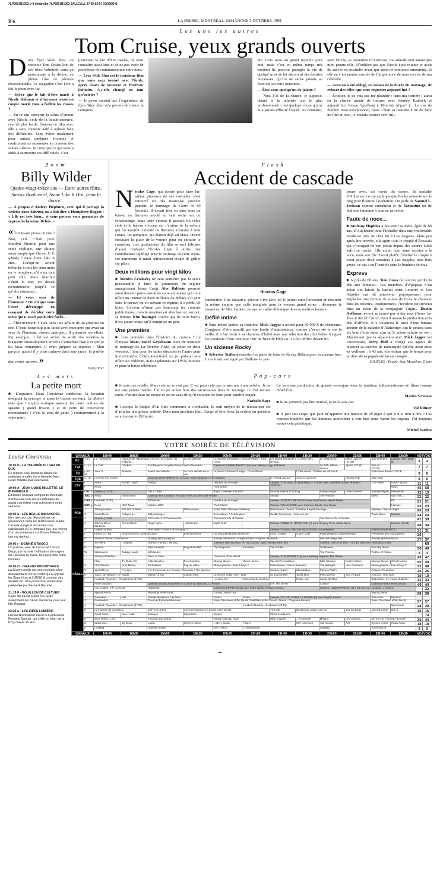7LP0601B1003 b-6 dimanche 7LP9901B1003 ZALLCALL 67 00:53:07 10/03/99 B
B 6 LA PRESSE, MONTRÉAL, DIMANCHE 3 OCTOBRE 1999
Les uns les autres
Tom Cruise, yeux grands ouverts
D
ans Eyes Wide Shut, on retrouve Tom Cruise loin de ses rôles habituels dans un personnage à la dérive, en pleine crise de jalousie obsessionnelle. Le magazine Ciné Live a fait le point avec lui.
— Est-ce que le fait d’être marié à Nicole Kidman et d’incarner aussi un couple marié vous a facilité les choses ?
— En ce qui concerne la scène d’amour avec Nicole, celle de la bande-annonce, rien de plus facile. Tourner ce film avec elle a sans conteste aidé à aplanir bien des difficultés. Sans éviter totalement pour autant quelques frictions et confrontations inhérentes au contenu des scènes mêmes. Je crois que ce qui nous a aidés à surmonter ces difficultés, c’est
justement le fait d’être mariés, de nous connaître aussi bien et de ne pas avoir de problèmes de communication entre nous.
— Eyes Wide Shut est le troisième film que vous avez tourné avec Nicole, après Jours de tonnerre et Horizons lointains. A-t-elle changé en tant qu’actrice ?
— Je pense surtout que l’expérience de Eyes Wide Shut m’a permis de mieux la compren-
dre. Cela reste un grand mystère pour moi, mais c’est en même temps très excitant de pouvoir partager la vie de quelqu’un et de lui découvrir des facettes inconnues. Qu’on ne sache jamais au fond qui est cette personne...
— Êtes-vous quelqu’un de jaloux ?
— Non. J’ai de la chance, je suppose. Quant à la jalousie sur le plan professionnel, c’est quelque chose qui ne m’a jamais effleuré l’esprit. Au contraire,
avec Nicole, sa prestation m’intéresse, me stimule tout autant que mon propre rôle. N’oubliez pas que Nicole était connue et avait du succès en Australie avant que nous ne tombions amoureux. Et elle ne s’est jamais souciée de l’importance de mon succès, de ma célébrité...
— Avez-vous été obligé, en raison de la durée du tournage, de refuser des rôles que vous regrettez aujourd’hui ?
— Écoutez, je ne vais pas me plaindre : dans ma carrière j’aurai eu la chance inouïe de tourner avec Stanley Kubrick et aujourd’hui Steven Spielberg ( Minority Report )... Le cas de Stanley reste exceptionnel, mais c’était sa manière à lui de faire un film et, moi, je voulais tourner avec lui...
Zoom
Billy Wilder
Quatre-vingt-treize ans — Entre autres films, Sunset Boulevard, Some Like It Hot, Irma la douce...
— À propos d’Audrey Hepburn, avec qui il partage la vedette dans Sabrina, on a fait dire à Humphrey Bogart : « Elle est très bien... si vous pouvez vous permettre de reprendre la scène 36 fois. »
« Trente-six prises de vue ? Non, celà c’était pour Marilyn Monroe pour une seule réplique, une phrase aussi simple que Où est le le whisky ? dans Some Like It Hot... Lorsqu’un acteur trébuche à tous les deux mots on le remplace, s’il a un tout petit rôle. Mais Marilyn c’était la star, on devait recommencer jusqu’à ce qu’elle réussisse...
— Et votre sens de l’humour ? On dit que vous l’avez développé en essayant de dérider votre mère qui n’avait pas le rire facile...
— Effectivement, c’était toute une affaire de lui arracher un rire. C’était beaucoup plus facile avec mon père qui avait un sens de l’humour, disons, pratique... Il préparait ses effets. Par exemple, il lui est arrivé de sortir des toilettes la braguette ostensiblement ouverte s’attendant bien à ce que je lui fasse remarquer. Il avait préparé sa réponse : Mon garçon, quand il y a un cadavre dans une pièce, la fenêtre doit rester ouverte. »
Vanity Fair
Les mots
La petite mort
■ L’orgasme. Dans l’ancienne médecine, la locution désignait la syncope et aussi le frisson nerveux. Le Robert note que l’emploi érotique associe les deux notions de spasme ( grand frisson ) et de perte de conscience momentanée ( c’est le sens de petite ) contrairement à la vraie mort.
Flash
Accident de cascade
N
icolas Cage, qui insiste pour faire lui-même plusieurs de ses cascades, s’est retrouvé en très mauvaise position pendant le tournage de Gone in 60 Seconds. Il devait filer en auto sous un bateau en flammes monté en cale sèche sur un échafaudage, mais juste comme il passait, un câble céda et le bateau s’écrasa sur l’arrière de la voiture qui fut aussitôt couverte de flammes. Comme il était coincé, les pompiers, qui étaient déjà sur place, durent fracasser la glace de la voiture pour en extraire le comédien. Les producteurs du film se sont félicités d’avoir contraint Nicolas Cage à porter une combinaison ignifuge pour le tournage de cette scène, car autrement il aurait sérieusement risqué de griller sur place.
Deux millions pour vingt kilos
■ Monica Lewinsky ne sera peut-être pas la seule personnalité à faire la promotion du régime amaigrissant Jenny Craig. Alec Baldwin pourrait aussi devenir porte-parole de cette entreprise qui lui a offert un contrat de deux millions de dollars s’il peut faire la preuve qu’en suivant ce régime, il a perdu 20 kilos. L’acteur n’aime pas beaucoup les contrats publicitaires, mais le montant est alléchant et, surtout, sa femme, Kim Basinger, trouve que de toute façon, il est grand temps qu’il maigrisse un peu.
Une première
■ Une première dans l’histoire du cinéma ! Le Français Marc-André Grynbaum vient de terminer le tournage de La Sixième Piste, un polar en deux versions, l’une pour les salles obscures et l’autre pour le multimédia. Côté interactivité, un jeu policier sera offert sur cédérom, mais également sur DVD, Internet et pour la future télévision
Nicolas Cage
interactive. Une initiative, précise Ciné Live, où le joueur aura l’occasion de résoudre la même énigme que celle imaginée pour la version grand écran : découvrir le meurtrier de Max Leclerc, un ancien cadre de banque devenu maître-chanteur.
Défilé intime
■ Sans même quitter sa chambre, Mick Jagger a acheté pour 50 000 $ de vêtements. Craignant d’être assailli par une horde d’admiratrices, comme ç’avait été le cas la veille, il a fait venir à sa chambre d’hôtel avec une sélection des plus belles fringues les vendeurs d’une boutique chic de Beverly Hills qu’il a fait défiler devant lui.
Un sixième Rocky
■ Sylvester Stallone remettra les gants de boxe de Rocky Balboa pour la sixième fois. Le scénario est signé par Stallone en per-
sonne avec, au coeur du drame, la maladie d’Adrienne, ce qui explique que Rocky remonte sur le ring pour financer l’opération. On parle de Samuel L. Jackson comme entraîneur et de Tarantino ou de Stallone luimême à la mise en scène.
Faute de noce...
■ Anthony Hopkins a fait venir sa mère, âgée de 86 ans, d’Angleterre pour l’installer dans une confortable résidence près de chez lui à Los Angeles. Mais peu après être arrivée, elle apprit que le couple d’Écossais qui s’occupait de son jardin depuis des années allait enfin se marier. Elle aurait bien aimé assister à la noce, mais son fils choisit plutôt d’inviter le couple à venir passer deux semaines à Los Angeles, tous frais payés, ce qui a eu l’heur de faire le bonheur de tous.
Express
■ À près de 60 ans, Tom Jones fait encore perdre la tête aux femmes... Les membres d’équipage d’un avion qui faisait la liaison entre Londres et Los Angeles ont dû intervenir physiquement pour empêcher une femme de suivre de force le chanteur dans les toilettes. Ironiquement, l’incident est survenu dans un avion de la compagnie Virgin... Dustin Hoffman revient au drame pur et dur avec Dinner for Two at the El Cortez, dont il assure la production et la tête d’affiche. Il y incarnera le mari d’une femme atteinte de la maladie d’Alzheimer, qui le pousse dans les bras d’une autre afin qu’il puisse refaire sa vie... Maintenant que la séparation avec Mick Jagger est consommée, Jerry Hall a chargé ses agents de relancer sa carrière de mannequin qu’elle avait mise en veilleuse ; à 43 ans, elle estime que le temps pour profiter de sa popularité lui est compté...
SOURCES : People, Star, Movieline, Globe
Pop-corn
■ Je suis une rebelle. Mais cela ne se voit pas. C’est pour cela que je suis une vraie rebelle. Je ne me suis jamais mariée. J’ai eu un enfant hors des sacro-saints liens du mariage. Je n’ai aucune envie d’entrer dans un moule ni aucun sens de qu’il convient de faire pour paraître rangée.
Nathalie Baye
■ Lorsque le budget d’un film commence à s’emballer, le seul moyen de le rentabiliser est d’afficher une grosse vedette. Dans mon prochain film, Gangs of New York, la vedette en question sera Leonardo DiCaprio.
Ce sera une production de grande envergure dans la tradition hollywoodienne de films comme Dead End.
Martin Scorsese
■ Je ne prétends pas être normal, je ne le suis pas.
Val Kilmer
■ À part son corps, que peut m’apporter une minette de 20 piges à qui je n’ai rien à dire ? Les femmes-trophées que les hommes accrochent à leur bras pour épater les copains, j’ai toujours trouvé cela pathétique.
Michel Sardou
VOTRE SOIRÉE DE TÉLÉVISION
Louise Cousineau
18:00 P - LA TOURNÉE DU GRAND DUC
En reprise, une émission datant de quelques années dans laquelle Jean-Louis Millette était interviewé.
19:00 A - JEAN-LOUIS MILLETTE, LE FUNAMBULE
Émission spéciale composée d’extraits d’entrevues non encore diffusées du grand comédien mort subitement cette semaine.
20:00 a - LES BEAUX DIMANCHES
Ne cherchez pas Jean Leloup, tel qu’annoncé dans les téléhoraires. Radio-Canada a jugé le document non satisfaisant et l’a remplacé par une reprise d’un documentaire sur Bruno Pelletier. I lost my darling...
20:00 r - DONNIE BRASCO
Un policier, avec Al Pacino et Johnny Depp, qui raconte l’infiltration d’un agent du FBI dans la mafia, fera peut-être notre bonheur.
20:00 O - GRANDS REPORTAGES
La Guerre froide est une nouvelle série documentaire sur le conflit qui a opposé les États-Unis et l’URSS à compter des années 60. Une production américaine présentée par Bernard Derome.
21:15 P - BOUILLON DE CULTURE
Sujet: du travail à tout prix, avec notamment les frères Dardenne pour leur film Rosetta.
22:33 a - LES IDÉES LUMIÈRE
Denise Bombardier reçoit le syndicaliste Fernand Daoust, qui a été un pilier de la FTQ durant 35 ans.
| CANAUX | | 18h00 | 18h30 | 19h00 | 19h30 | 20h00 | 20h30 | 21h00 | 21h30 | 22h00 | 22h30 | 23h00 | 23h30 | VD | VDO |
| --- | --- | --- | --- | --- | --- | --- | --- | --- | --- | --- | --- | --- | --- | --- | --- |
| RC | a q v | Le Téléjournal | Découverte / Nettoyage à sec; le 12 octobre: six milliards... | | La Vie d'artiste | Les Beaux Dimanches / Bruno Pelletier - Plein Chant | | Les Beaux Dimanches / Lumière des oiseaux | | Le Téléjournal | Idées Lumière (22:33) | Sport (23:05) | Cinéma / MÉTISSE (4) | 4 | 4 |
| TVA | c j o r | Le TVA | Décibel | Fort Boyard / Jacynthe René, France Beaudoin | | Cinéma / DONNIE BRASCO (4) avec Johnny Depp, Al Pacino | | | | Le TVA, édition réseau | Sports (22:54) | Vins et... (23:19) | | 7 | 7 |
| TQ | y A E M | Zone X | Branché | Jean-Louis Millette... | La Face cachée de la une | Le plaisir croît avec l'usage... / Luck Mervil | | | L'Oeil ouvert / Comme on fait son lit | | | Chasseurs d'idées (23:13) | | 8 | 8 |
| TQS | z H K | La Porte des étoiles | | Cinéma / LES PIERRAFEU (5) avec John Goodman, Rick Moranis | | | | Le Grand Journal | Xena la guerrière | | Planète Pub | Auto Stop | | 5 | 5 |
| CTV | t | Pulse | Travel, Travel | Felicity | | Touched by an Angel | | Cinéma / THE SHELDON KENNEDY STORY avec Jonathan Scarfe, Shannon Anderson | | | | CTV News | Pulse / Sports | 11 | 11 |
| | l | News | | | | Third Watch | | | | | | | News | 45 | 58 |
| | CBC h | Cinéma (17:00) | | Life & Times | | Royal Canadian Air Force | | Dave Broadfoot / Old Dog... | | Sunday Report | Undercurrents | Sunday Report | Reflections | 13 | 13 |
| | ABC D | News | World News | Cinéma / H-E DOUBLE HOCKEY STICKS avec Will Friedle | | | | Snoops | | The Practice | | News | Star Trek... | 22 | 22 |
| | CBS b | Football (16:00) | | 60 Minutes | | Touched by an Angel | | Cinéma / FORGET ME NEVER avec Mia Farrow, Martin Sheen | | | | | ER | 21 | 21 |
| | NBC g | News | NBC News | Dateline NBC | | Third Watch | | Cinéma / ROAD RAGE avec Yasmine Bleeth, Jere Burns | | | | | Dateline | 23 | 23 |
| PBS | J | Stately Homes | The Life of Birds | | Naturescene | In the Wild / Whoopie Goldberg | | Masterpiece Theatre / A Rather English Marriage | | | | Mystery! / Second Sight | | 20 | 20 |
| | O | World News | Religion &... | Ballykissangel | | Schemitzun: A Celebration... | | Seattle Symphony: Home at Last | | | | World News | Cinéma | 24 | 24 |
| CÂBLE | 1 | Cinéma (16:30) | | 10 Greatest TV Commercials | | The Secret Life of Geisha | | | | The Secret Life of Geisha | | | | 47 | 39 |
| | 2 | Johnny Meets Madonna | Arts & Minds | Roger Ing's... | ...Mind's Eye | Awful Truth | | Cinéma / GUNS OF NAVARONE (4) avec Gregory Peck, David Niven | | | | | Cinéma (23:45) | 48 | 34 |
| | 3 | Contact Animal | | Hors Série: l'histoire de la magie II | | | | Cinéma / POUR L'AMOUR DU STRESS Documentaire | | | | Cinéma / IMMUNITÉ... | | 31 | 31 |
| | ( | Invent. (17:30) | Environnemnt, Communication | | Environnement | Loi 188, planification financière | | Café... emploi | Carrer Café | Psychologie de l'apprentissage | | Prévention des toxicomanies | | 26 | |
| | 5 | Russia's Secret Commandos | | Sunday @Discovery.ca | | Sunday Showcase / Frequent Flyer Program: Skywatch | | | | Discover Magazine | | Sunday @discovery.ca | | 37 | 37 |
| | – | So Weird | ...Angels | Disney's Honey, I Shrunk... | | Cinéma / THE WIZARD OF OZ (3) avec Judy Garland, Bert Lahr | | | | Cinéma / DOCTOR DOLITTLE (4) avec Rex Harrison (21:45) | | | | | 68 |
| | 6 | Popular | | Wrld Funniest | King of the Hill | The Simpsons | Futurama | The X-Files | | 7th Heaven | | Your Big Break | | 36 | 46 |
| | W | Wilderness | Talking Heads | 60 Minutes | | | | | | The Practice | | Profiles of Nature | | 3 | 3 |
| | | History of Warfare | | Piece of Cake | | Treasures of the World | | Cinéma / THE BOUNTY (4) avec Anthony Hopkins, Mel Gibson | | | | | | 49 | 47 |
| | | Flick | TV Guide TV | Little Miracles | Real Families | Moving Stories | Weird Homes | Special Presentation | | Little Miracles | Real Families | Moving Stories | Weird Homes | 50 | 29 |
| | X | Chic Planète | Duo: Mitsou | Ed Sullivan | Pop up vidéo | Musicographie / Beach Boys 2 | | Présentation / Donna Summers | | The Midnight... | Hist. chansons | Musicographie / Beach Boys 2 | | 32 | 48 |
| | 9 | World News | Foreign... | The Passionate Eye Sunday Showcase / The Big One | | | | Sunday Report | Mansbridge... | Pamela Wallin | | Antiques Roadshow | | 25 | 25 |
| | 0 | Toute une époque / Le Travail | | Monde ce soir | Culture-choc | La Guerre froide: 1917-1945 | | Le Journal RDI | Scully RDI | Point, presse | Sec. Regard | Portraits / Alys Robi | | 19 | 19 |
| | ! | Football / Alouettes - Roughriders (17:00) | | | | ...le plus fort | Motocross de Montréal | | Rallye can. | Sports 30 Mag | | Badminton / Le Coupe Sudiman | | 33 | 33 |
| | | Prime Suspect | | Cinéma / DOUBLE IDENTITY (4) avec N. Mancuso, L. Pinsent | | | | F/X: The Series | | Cracker | | Cinéma / FOR A FEW (23:03) | | 40 | 40 |
| | · | Out of Mind / HP Lovecraft | | Highlander | | Cinéma / LEVIATHAN (5) avec Peter Weller, Richard Crenna | | | | Cinéma / UNDERWATER CITY (6) avec W. Lundigan, J. Adams | | | | | 32 |
| | ) | SportsCentral | | Wrestling: WWF Heat | | Curling / World Tour | | | | | | SportsCentral | | 38 | 38 |
| | ¨ | Panorama | Volt | Grands Inventeurs / de Vinci | | Déclic! | Boîtes... | Cinéma / ET DIEU CRÉA LA FEMME (5) avec Brigitte Bardot | | | | Panorama | Retraité! | | |
| | Z | Paramedics | | Trauma / Extreme Measures | | Super Structures of the World: Gold Mine in the Clouds / Norad - Cheyenne Mounta | | | | | | Super Structures of the World | | 27 | 27 |
| | # | Football / Alouettes - Roughriders (17:00) | | | | | Football / Raiders - Seahawks (20:15) | | | | | | Sportsdesk | 28 | 28 |
| | P | La Tournée du grand Duc | | Jrnl Fr2 (19:03) | Vivement dimanche / Daniel Cohn Bendit | | | TV5 Info | Bouillon de culture (21:15) | | Journal belge | Journal suisse | Soir 3 | 15 | 15 |
| | + | Great Parks | Your Health | Dialogue | Diplomatic... | Imprint | | China Celebrates | | | | | | | 74 |
| | U | Ecce Homo / L'Art | | Trauma / Las Vegas | | Hôpital Chicago Hope | | Méd. enquête | ...en vedette | Maigrir... | Les Copines... | Vie en vrac / Science du sexe | | 35 | 44 |
| | $ | Watership... | My Diary | Lassie | Shirley Holmes | ...Story Studio | Flipper | | My Hometown | Anti-Gravity | A20 | System Crash | Radio Active | 18 | 18 |
| | p | CityMag | | Question Santé | | Gén. en jeu | L'Ombudsman | | | CityMag | | Vos finances | | 9 | 9 |
| CANAUX | | 18h00 | 18h30 | 19h00 | 19h30 | 20h00 | 20h30 | 21h00 | 21h30 | 22h00 | 22h30 | 23h00 | 23h30 | VD | VDO |
+